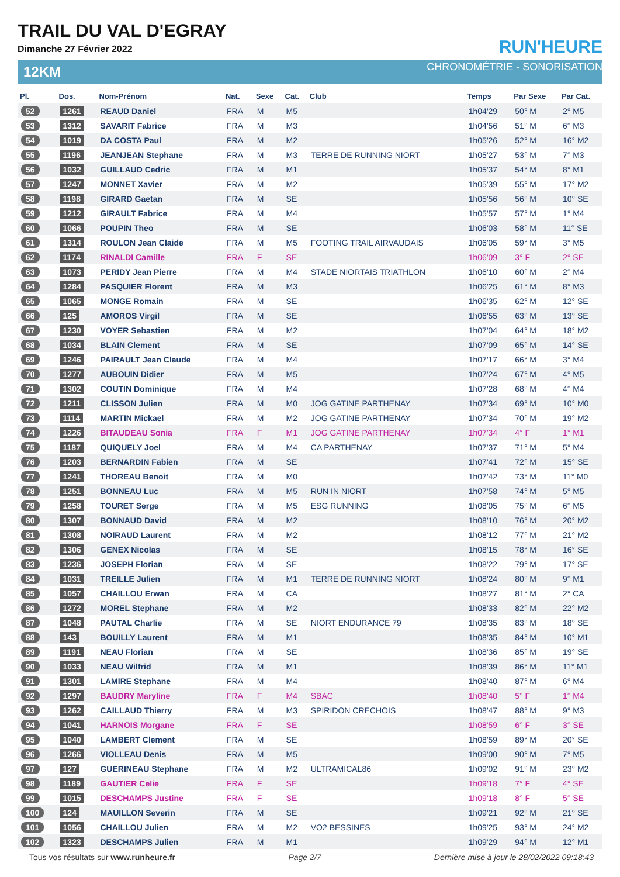TRAIL DU VAL D'EGRAY
Dimanche 27 Février 2022
12KM
RUN'HEURE
CHRONOMÉTRIE - SONORISATION
| Pl. | Dos. | Nom-Prénom | Nat. | Sexe | Cat. | Club | Temps | Par Sexe | Par Cat. |
| --- | --- | --- | --- | --- | --- | --- | --- | --- | --- |
| 52 | 1261 | REAUD Daniel | FRA | M | M5 | | 1h04'29 | 50° M | 2° M5 |
| 53 | 1312 | SAVARIT Fabrice | FRA | M | M3 | | 1h04'56 | 51° M | 6° M3 |
| 54 | 1019 | DA COSTA Paul | FRA | M | M2 | | 1h05'26 | 52° M | 16° M2 |
| 55 | 1196 | JEANJEAN Stephane | FRA | M | M3 | TERRE DE RUNNING NIORT | 1h05'27 | 53° M | 7° M3 |
| 56 | 1032 | GUILLAUD Cedric | FRA | M | M1 | | 1h05'37 | 54° M | 8° M1 |
| 57 | 1247 | MONNET Xavier | FRA | M | M2 | | 1h05'39 | 55° M | 17° M2 |
| 58 | 1198 | GIRARD Gaetan | FRA | M | SE | | 1h05'56 | 56° M | 10° SE |
| 59 | 1212 | GIRAULT Fabrice | FRA | M | M4 | | 1h05'57 | 57° M | 1° M4 |
| 60 | 1066 | POUPIN Theo | FRA | M | SE | | 1h06'03 | 58° M | 11° SE |
| 61 | 1314 | ROULON Jean Claide | FRA | M | M5 | FOOTING TRAIL AIRVAUDAIS | 1h06'05 | 59° M | 3° M5 |
| 62 | 1174 | RINALDI Camille | FRA | F | SE | | 1h06'09 | 3° F | 2° SE |
| 63 | 1073 | PERIDY Jean Pierre | FRA | M | M4 | STADE NIORTAIS TRIATHLON | 1h06'10 | 60° M | 2° M4 |
| 64 | 1284 | PASQUIER Florent | FRA | M | M3 | | 1h06'25 | 61° M | 8° M3 |
| 65 | 1065 | MONGE Romain | FRA | M | SE | | 1h06'35 | 62° M | 12° SE |
| 66 | 125 | AMOROS Virgil | FRA | M | SE | | 1h06'55 | 63° M | 13° SE |
| 67 | 1230 | VOYER Sebastien | FRA | M | M2 | | 1h07'04 | 64° M | 18° M2 |
| 68 | 1034 | BLAIN Clement | FRA | M | SE | | 1h07'09 | 65° M | 14° SE |
| 69 | 1246 | PAIRAULT Jean Claude | FRA | M | M4 | | 1h07'17 | 66° M | 3° M4 |
| 70 | 1277 | AUBOUIN Didier | FRA | M | M5 | | 1h07'24 | 67° M | 4° M5 |
| 71 | 1302 | COUTIN Dominique | FRA | M | M4 | | 1h07'28 | 68° M | 4° M4 |
| 72 | 1211 | CLISSON Julien | FRA | M | M0 | JOG GATINE PARTHENAY | 1h07'34 | 69° M | 10° M0 |
| 73 | 1114 | MARTIN Mickael | FRA | M | M2 | JOG GATINE PARTHENAY | 1h07'34 | 70° M | 19° M2 |
| 74 | 1226 | BITAUDEAU Sonia | FRA | F | M1 | JOG GATINE PARTHENAY | 1h07'34 | 4° F | 1° M1 |
| 75 | 1187 | QUIQUELY Joel | FRA | M | M4 | CA PARTHENAY | 1h07'37 | 71° M | 5° M4 |
| 76 | 1203 | BERNARDIN Fabien | FRA | M | SE | | 1h07'41 | 72° M | 15° SE |
| 77 | 1241 | THOREAU Benoit | FRA | M | M0 | | 1h07'42 | 73° M | 11° M0 |
| 78 | 1251 | BONNEAU Luc | FRA | M | M5 | RUN IN NIORT | 1h07'58 | 74° M | 5° M5 |
| 79 | 1258 | TOURET Serge | FRA | M | M5 | ESG RUNNING | 1h08'05 | 75° M | 6° M5 |
| 80 | 1307 | BONNAUD David | FRA | M | M2 | | 1h08'10 | 76° M | 20° M2 |
| 81 | 1308 | NOIRAUD Laurent | FRA | M | M2 | | 1h08'12 | 77° M | 21° M2 |
| 82 | 1306 | GENEX Nicolas | FRA | M | SE | | 1h08'15 | 78° M | 16° SE |
| 83 | 1236 | JOSEPH Florian | FRA | M | SE | | 1h08'22 | 79° M | 17° SE |
| 84 | 1031 | TREILLE Julien | FRA | M | M1 | TERRE DE RUNNING NIORT | 1h08'24 | 80° M | 9° M1 |
| 85 | 1057 | CHAILLOU Erwan | FRA | M | CA | | 1h08'27 | 81° M | 2° CA |
| 86 | 1272 | MOREL Stephane | FRA | M | M2 | | 1h08'33 | 82° M | 22° M2 |
| 87 | 1048 | PAUTAL Charlie | FRA | M | SE | NIORT ENDURANCE 79 | 1h08'35 | 83° M | 18° SE |
| 88 | 143 | BOUILLY Laurent | FRA | M | M1 | | 1h08'35 | 84° M | 10° M1 |
| 89 | 1191 | NEAU Florian | FRA | M | SE | | 1h08'36 | 85° M | 19° SE |
| 90 | 1033 | NEAU Wilfrid | FRA | M | M1 | | 1h08'39 | 86° M | 11° M1 |
| 91 | 1301 | LAMIRE Stephane | FRA | M | M4 | | 1h08'40 | 87° M | 6° M4 |
| 92 | 1297 | BAUDRY Maryline | FRA | F | M4 | SBAC | 1h08'40 | 5° F | 1° M4 |
| 93 | 1262 | CAILLAUD Thierry | FRA | M | M3 | SPIRIDON CRECHOIS | 1h08'47 | 88° M | 9° M3 |
| 94 | 1041 | HARNOIS Morgane | FRA | F | SE | | 1h08'59 | 6° F | 3° SE |
| 95 | 1040 | LAMBERT Clement | FRA | M | SE | | 1h08'59 | 89° M | 20° SE |
| 96 | 1266 | VIOLLEAU Denis | FRA | M | M5 | | 1h09'00 | 90° M | 7° M5 |
| 97 | 127 | GUERINEAU Stephane | FRA | M | M2 | ULTRAMICAL86 | 1h09'02 | 91° M | 23° M2 |
| 98 | 1189 | GAUTIER Celie | FRA | F | SE | | 1h09'18 | 7° F | 4° SE |
| 99 | 1015 | DESCHAMPS Justine | FRA | F | SE | | 1h09'18 | 8° F | 5° SE |
| 100 | 124 | MAUILLON Severin | FRA | M | SE | | 1h09'21 | 92° M | 21° SE |
| 101 | 1056 | CHAILLOU Julien | FRA | M | M2 | VO2 BESSINES | 1h09'25 | 93° M | 24° M2 |
| 102 | 1323 | DESCHAMPS Julien | FRA | M | M1 | | 1h09'29 | 94° M | 12° M1 |
Tous vos résultats sur www.runheure.fr Page 2/7 Dernière mise à jour le 28/02/2022 09:18:43